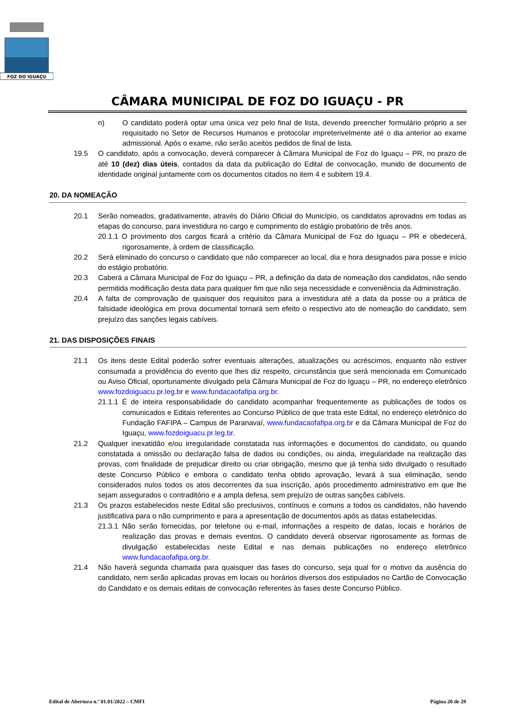FOZ DO IGUAÇU
CÂMARA MUNICIPAL DE FOZ DO IGUAÇU - PR
n) O candidato poderá optar uma única vez pelo final de lista, devendo preencher formulário próprio a ser requisitado no Setor de Recursos Humanos e protocolar impreterivelmente até o dia anterior ao exame admissional. Após o exame, não serão aceitos pedidos de final de lista.
19.5 O candidato, após a convocação, deverá comparecer à Câmara Municipal de Foz do Iguaçu – PR, no prazo de até 10 (dez) dias úteis, contados da data da publicação do Edital de convocação, munido de documento de identidade original juntamente com os documentos citados no item 4 e subitem 19.4.
20. DA NOMEAÇÃO
20.1 Serão nomeados, gradativamente, através do Diário Oficial do Município, os candidatos aprovados em todas as etapas do concurso, para investidura no cargo e cumprimento do estágio probatório de três anos.
20.1.1 O provimento dos cargos ficará a critério da Câmara Municipal de Foz do Iguaçu – PR e obedecerá, rigorosamente, à ordem de classificação.
20.2 Será eliminado do concurso o candidato que não comparecer ao local, dia e hora designados para posse e início do estágio probatório.
20.3 Caberá a Câmara Municipal de Foz do Iguaçu – PR, a definição da data de nomeação dos candidatos, não sendo permitida modificação desta data para qualquer fim que não seja necessidade e conveniência da Administração.
20.4 A falta de comprovação de quaisquer dos requisitos para a investidura até a data da posse ou a prática de falsidade ideológica em prova documental tornará sem efeito o respectivo ato de nomeação do candidato, sem prejuízo das sanções legais cabíveis.
21. DAS DISPOSIÇÕES FINAIS
21.1 Os itens deste Edital poderão sofrer eventuais alterações, atualizações ou acréscimos, enquanto não estiver consumada a providência do evento que lhes diz respeito, circunstância que será mencionada em Comunicado ou Aviso Oficial, oportunamente divulgado pela Câmara Municipal de Foz do Iguaçu – PR, no endereço eletrônico www.fozdoiguacu.pr.leg.br e www.fundacaofafipa.org.br.
21.1.1 É de inteira responsabilidade do candidato acompanhar frequentemente as publicações de todos os comunicados e Editais referentes ao Concurso Público de que trata este Edital, no endereço eletrônico do Fundação FAFIPA – Campus de Paranavaí, www.fundacaofafipa.org.br e da Câmara Municipal de Foz do Iguaçu, www.fozdoiguacu.pr.leg.br.
21.2 Qualquer inexatidão e/ou irregularidade constatada nas informações e documentos do candidato, ou quando constatada a omissão ou declaração falsa de dados ou condições, ou ainda, irregularidade na realização das provas, com finalidade de prejudicar direito ou criar obrigação, mesmo que já tenha sido divulgado o resultado deste Concurso Público e embora o candidato tenha obtido aprovação, levará à sua eliminação, sendo considerados nulos todos os atos decorrentes da sua inscrição, após procedimento administrativo em que lhe sejam assegurados o contraditório e a ampla defesa, sem prejuízo de outras sanções cabíveis.
21.3 Os prazos estabelecidos neste Edital são preclusivos, contínuos e comuns a todos os candidatos, não havendo justificativa para o não cumprimento e para a apresentação de documentos após as datas estabelecidas.
21.3.1 Não serão fornecidas, por telefone ou e-mail, informações a respeito de datas, locais e horários de realização das provas e demais eventos. O candidato deverá observar rigorosamente as formas de divulgação estabelecidas neste Edital e nas demais publicações no endereço eletrônico www.fundacaofafipa.org.br.
21.4 Não haverá segunda chamada para quaisquer das fases do concurso, seja qual for o motivo da ausência do candidato, nem serão aplicadas provas em locais ou horários diversos dos estipulados no Cartão de Convocação do Candidato e os demais editais de convocação referentes às fases deste Concurso Público.
Edital de Abertura n.º 01.01/2022 – CMFI Página 20 de 28